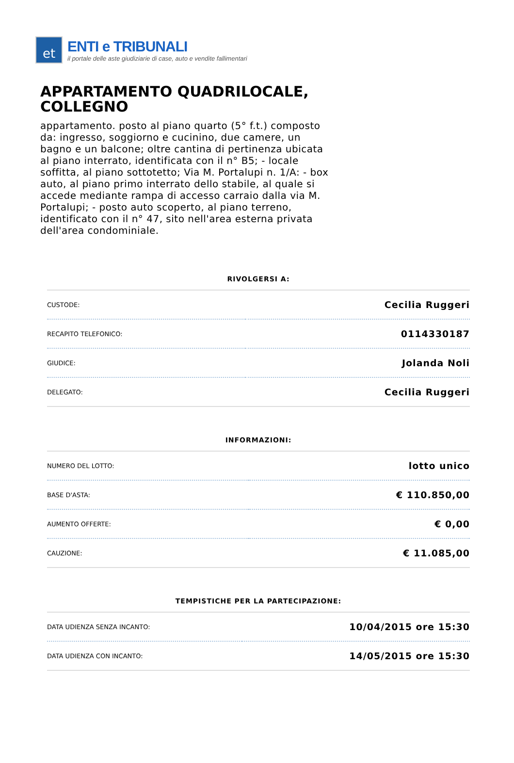et
ENTI e TRIBUNALI
il portale delle aste giudiziarie di case, auto e vendite fallimentari
APPARTAMENTO QUADRILOCALE, COLLEGNO
appartamento. posto al piano quarto (5° f.t.) composto da: ingresso, soggiorno e cucinino, due camere, un bagno e un balcone; oltre cantina di pertinenza ubicata al piano interrato, identificata con il n° B5; - locale soffitta, al piano sottotetto; Via M. Portalupi n. 1/A: - box auto, al piano primo interrato dello stabile, al quale si accede mediante rampa di accesso carraio dalla via M. Portalupi; - posto auto scoperto, al piano terreno, identificato con il n° 47, sito nell'area esterna privata dell'area condominiale.
RIVOLGERSI A:
| CUSTODE: | Cecilia Ruggeri |
| RECAPITO TELEFONICO: | 0114330187 |
| GIUDICE: | Jolanda Noli |
| DELEGATO: | Cecilia Ruggeri |
INFORMAZIONI:
| NUMERO DEL LOTTO: | lotto unico |
| BASE D'ASTA: | € 110.850,00 |
| AUMENTO OFFERTE: | € 0,00 |
| CAUZIONE: | € 11.085,00 |
TEMPISTICHE PER LA PARTECIPAZIONE:
| DATA UDIENZA SENZA INCANTO: | 10/04/2015 ore 15:30 |
| DATA UDIENZA CON INCANTO: | 14/05/2015 ore 15:30 |